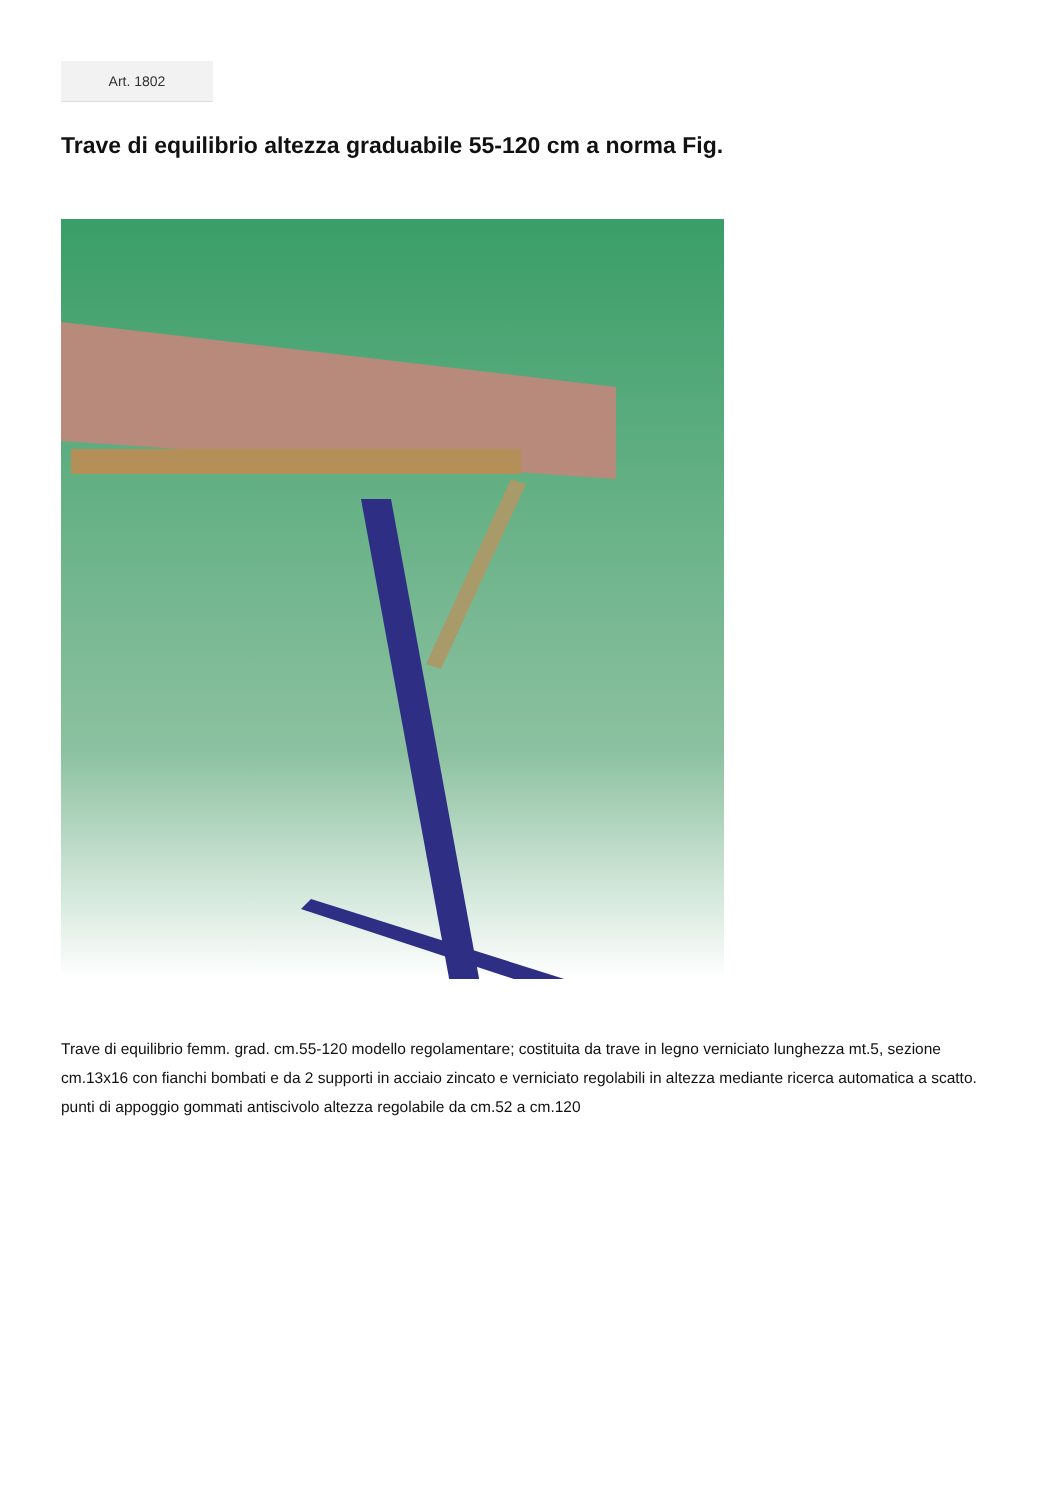Art. 1802
Trave di equilibrio altezza graduabile 55-120 cm a norma Fig.
Trave di equilibrio femm. grad. cm.55-120 modello regolamentare; costituita da trave in legno verniciato lunghezza mt.5, sezione cm.13x16 con fianchi bombati e da 2 supporti in acciaio zincato e verniciato regolabili in altezza mediante ricerca automatica a scatto. punti di appoggio gommati antiscivolo altezza regolabile da cm.52 a cm.120